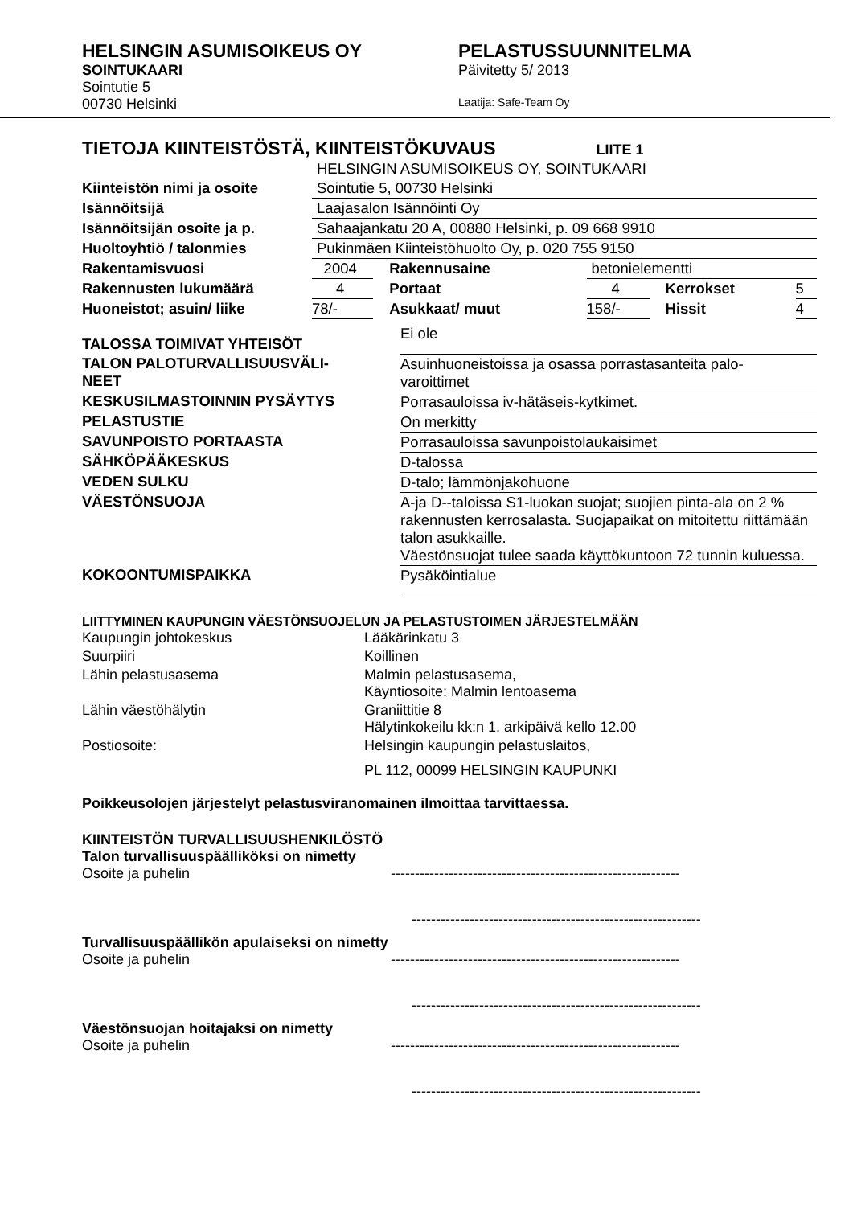HELSINGIN ASUMISOIKEUS OY
SOINTUKAARI
Sointutie 5
00730 Helsinki
PELASTUSSUUNNITELMA
Päivitetty 5/ 2013
Laatija: Safe-Team Oy
TIETOJA KIINTEISTÖSTÄ, KIINTEISTÖKUVAUS LIITE 1
| | HELSINGIN ASUMISOIKEUS OY, SOINTUKAARI | | | | |
| Kiinteistön nimi ja osoite | Sointutie 5, 00730 Helsinki | | | | |
| Isännöitsijä | Laajasalon Isännöinti Oy | | | | |
| Isännöitsijän osoite ja p. | Sahaajankatu 20 A, 00880 Helsinki, p. 09 668 9910 | | | | |
| Huoltoyhtiö / talonmies | Pukinmäen Kiinteistöhuolto Oy, p. 020 755 9150 | | | | |
| Rakentamisvuosi | 2004 | Rakennusaine | betonielementti | | |
| Rakennusten lukumäärä | 4 | Portaat | 4 | Kerrokset | 5 |
| Huoneistot; asuin/ liike | 78/- | Asukkaat/ muut | 158/- | Hissit | 4 |
| TALOSSA TOIMIVAT YHTEISÖT | Ei ole |
| TALON PALOTURVALLISUUSVÄLI- NEET | Asuinhuoneistoissa ja osassa porrastasanteita palo- varoittimet |
| KESKUSILMASTOINNIN PYSÄYTYS | Porrasauloissa iv-hätäseis-kytkimet. |
| PELASTUSTIE | On merkitty |
| SAVUNPOISTO PORTAASTA | Porrasauloissa savunpoistolaukaisimet |
| SÄHKÖPÄÄKESKUS | D-talossa |
| VEDEN SULKU | D-talo; lämmönjakohuone |
| VÄESTÖNSUOJA | A-ja D--taloissa S1-luokan suojat; suojien pinta-ala on 2 % rakennusten kerrosalasta. Suojapaikat on mitoitettu riittämään talon asukkaille. Väestönsuojat tulee saada käyttökuntoon 72 tunnin kuluessa. |
| KOKOONTUMISPAIKKA | Pysäköintialue |
LIITTYMINEN KAUPUNGIN VÄESTÖNSUOJELUN JA PELASTUSTOIMEN JÄRJESTELMÄÄN
| Kaupungin johtokeskus | Lääkärinkatu 3 |
| Suurpiiri | Koillinen |
| Lähin pelastusasema | Malmin pelastusasema, Käyntiosoite: Malmin lentoasema |
| Lähin väestöhälytin | Graniittitie 8 Hälytinkokeilu kk:n 1. arkipäivä kello 12.00 |
| Postiosoite: | Helsingin kaupungin pelastuslaitos, PL 112, 00099 HELSINGIN KAUPUNKI |
Poikkeusolojen järjestelyt pelastusviranomainen ilmoittaa tarvittaessa.
KIINTEISTÖN TURVALLISUUSHENKILÖSTÖ
Talon turvallisuuspäälliköksi on nimetty
Osoite ja puhelin ------------------------------------------------------------
------------------------------------------------------------
Turvallisuuspäällikön apulaiseksi on nimetty
Osoite ja puhelin ------------------------------------------------------------
------------------------------------------------------------
Väestönsuojan hoitajaksi on nimetty
Osoite ja puhelin ------------------------------------------------------------
------------------------------------------------------------